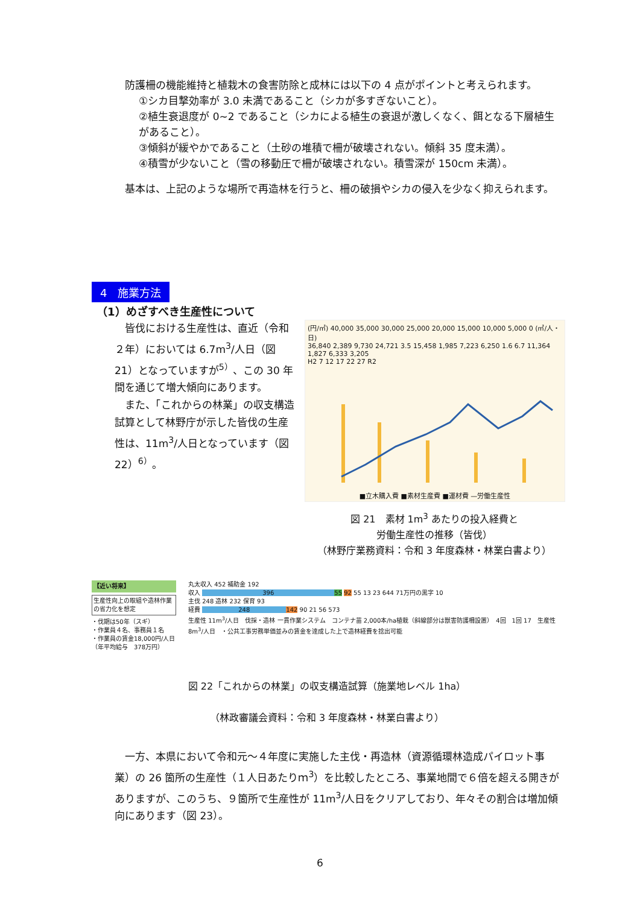防護柵の機能維持と植栽木の食害防除と成林には以下の 4 点がポイントと考えられます。
①シカ目撃効率が 3.0 未満であること（シカが多すぎないこと）。
②植生衰退度が 0~2 であること（シカによる植生の衰退が激しくなく、餌となる下層植生があること）。
③傾斜が緩やかであること（土砂の堆積で柵が破壊されない。傾斜 35 度未満）。
④積雪が少ないこと（雪の移動圧で柵が破壊されない。積雪深が 150cm 未満）。
　基本は、上記のような場所で再造林を行うと、柵の破損やシカの侵入を少なく抑えられます。
4　施業方法
（1）めざすべき生産性について
　皆伐における生産性は、直近（令和２年）においては 6.7m<sup>3</sup>/人日（図 21）となっていますが<sup>5）</sup>、この 30 年間を通じて増大傾向にあります。
　また、「これからの林業」の収支構造試算として林野庁が示した皆伐の生産性は、11m<sup>3</sup>/人日となっています（図 22）<sup>6）</sup>。
(円/㎥) 40,000 35,000 30,000 25,000 20,000 15,000 10,000 5,000 0 (㎥/人・日)
36,840 2,389 9,730 24,721 3.5 15,458 1,985 7,223 6,250 1.6 6.7 11,364 1,827 6,333 3,205
H2 7 12 17 22 27 R2
■立木購入費 ■素材生産費 ■運材費 —労働生産性
図 21　素材 1m<sup>3</sup> あたりの投入経費と
労働生産性の推移（皆伐）
（林野庁業務資料：令和 3 年度森林・林業白書より）
【近い将来】
生産性向上の取組や造林作業の省力化を想定
・伐期は50年（スギ）
・作業員４名、事務員１名
・作業員の賃金18,000円/人日
（年平均給与　378万円）
丸太収入 452 補助金 192
収入 396 55 92 55 13 23 644 71万円の黒字 10
主伐 248 造林 232 保育 93
経費 248 142 90 21 56 573
生産性 11m<sup>3</sup>/人日　伐採・造林 一貫作業システム　コンテナ苗 2,000本/ha植栽（斜線部分は獣害防護柵設置）　4回　1回 17　生産性 8m<sup>3</sup>/人日　・公共工事労務単価並みの賃金を達成した上で造林経費を捻出可能
図 22「これからの林業」の収支構造試算（施業地レベル 1ha）
（林政審議会資料：令和 3 年度森林・林業白書より）
　一方、本県において令和元～４年度に実施した主伐・再造林（資源循環林造成パイロット事業）の 26 箇所の生産性（１人日あたりｍ<sup>3</sup>）を比較したところ、事業地間で６倍を超える開きがありますが、このうち、９箇所で生産性が 11m<sup>3</sup>/人日をクリアしており、年々その割合は増加傾向にあります（図 23）。
6